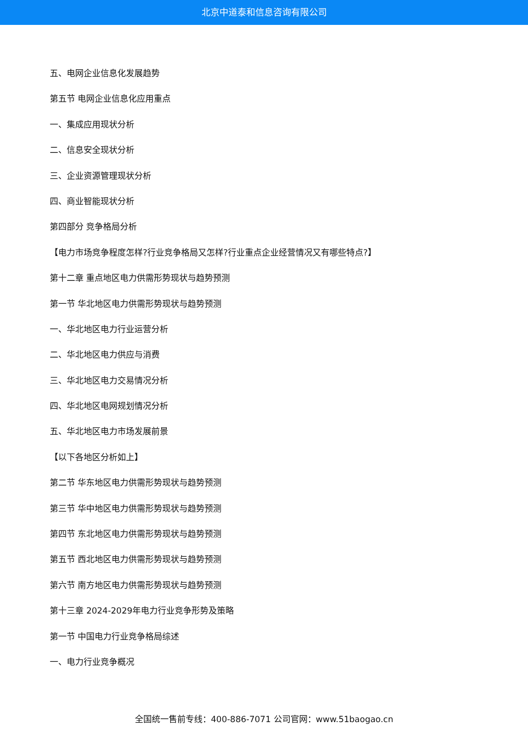北京中道泰和信息咨询有限公司
五、电网企业信息化发展趋势
第五节 电网企业信息化应用重点
一、集成应用现状分析
二、信息安全现状分析
三、企业资源管理现状分析
四、商业智能现状分析
第四部分 竞争格局分析
【电力市场竞争程度怎样?行业竞争格局又怎样?行业重点企业经营情况又有哪些特点?】
第十二章 重点地区电力供需形势现状与趋势预测
第一节 华北地区电力供需形势现状与趋势预测
一、华北地区电力行业运营分析
二、华北地区电力供应与消费
三、华北地区电力交易情况分析
四、华北地区电网规划情况分析
五、华北地区电力市场发展前景
【以下各地区分析如上】
第二节 华东地区电力供需形势现状与趋势预测
第三节 华中地区电力供需形势现状与趋势预测
第四节 东北地区电力供需形势现状与趋势预测
第五节 西北地区电力供需形势现状与趋势预测
第六节 南方地区电力供需形势现状与趋势预测
第十三章 2024-2029年电力行业竞争形势及策略
第一节 中国电力行业竞争格局综述
一、电力行业竞争概况
全国统一售前专线：400-886-7071 公司官网：www.51baogao.cn